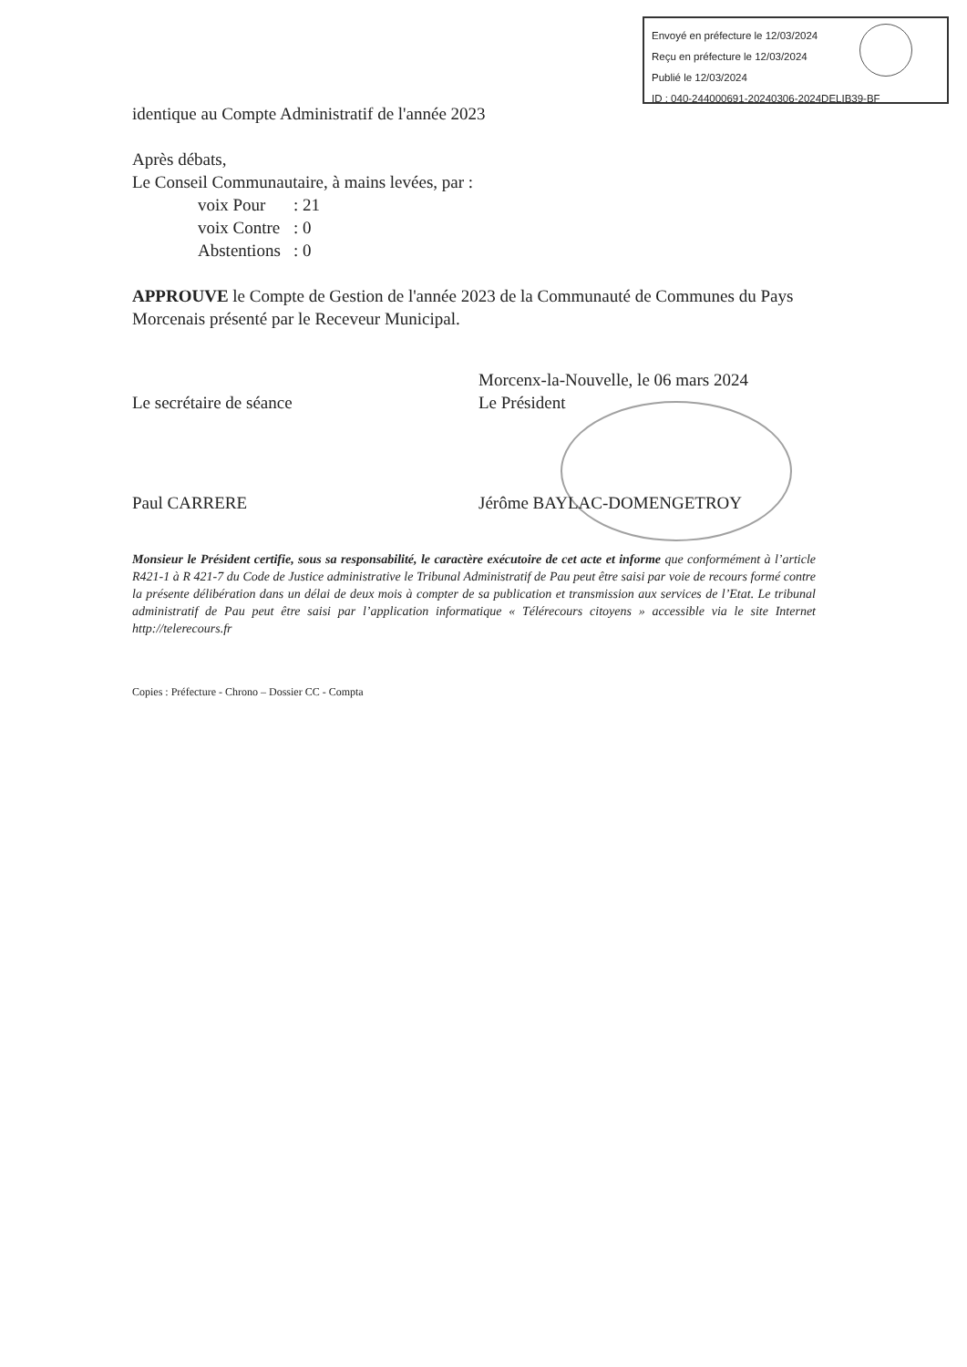Envoyé en préfecture le 12/03/2024
Reçu en préfecture le 12/03/2024
Publié le 12/03/2024
ID : 040-244000691-20240306-2024DELIB39-BF
identique au Compte Administratif de l'année 2023
Après débats,
Le Conseil Communautaire, à mains levées, par :
voix Pour: 21
voix Contre: 0
Abstentions: 0
APPROUVE le Compte de Gestion de l'année 2023 de la Communauté de Communes du Pays Morcenais présenté par le Receveur Municipal.
Le secrétaire de séance
Paul CARRERE
Morcenx-la-Nouvelle, le 06 mars 2024
Le Président
Jérôme BAYLAC-DOMENGETROY
Monsieur le Président certifie, sous sa responsabilité, le caractère exécutoire de cet acte et informe que conformément à l’article R421-1 à R 421-7 du Code de Justice administrative le Tribunal Administratif de Pau peut être saisi par voie de recours formé contre la présente délibération dans un délai de deux mois à compter de sa publication et transmission aux services de l’Etat. Le tribunal administratif de Pau peut être saisi par l’application informatique « Télérecours citoyens » accessible via le site Internet http://telerecours.fr
Copies : Préfecture - Chrono – Dossier CC - Compta